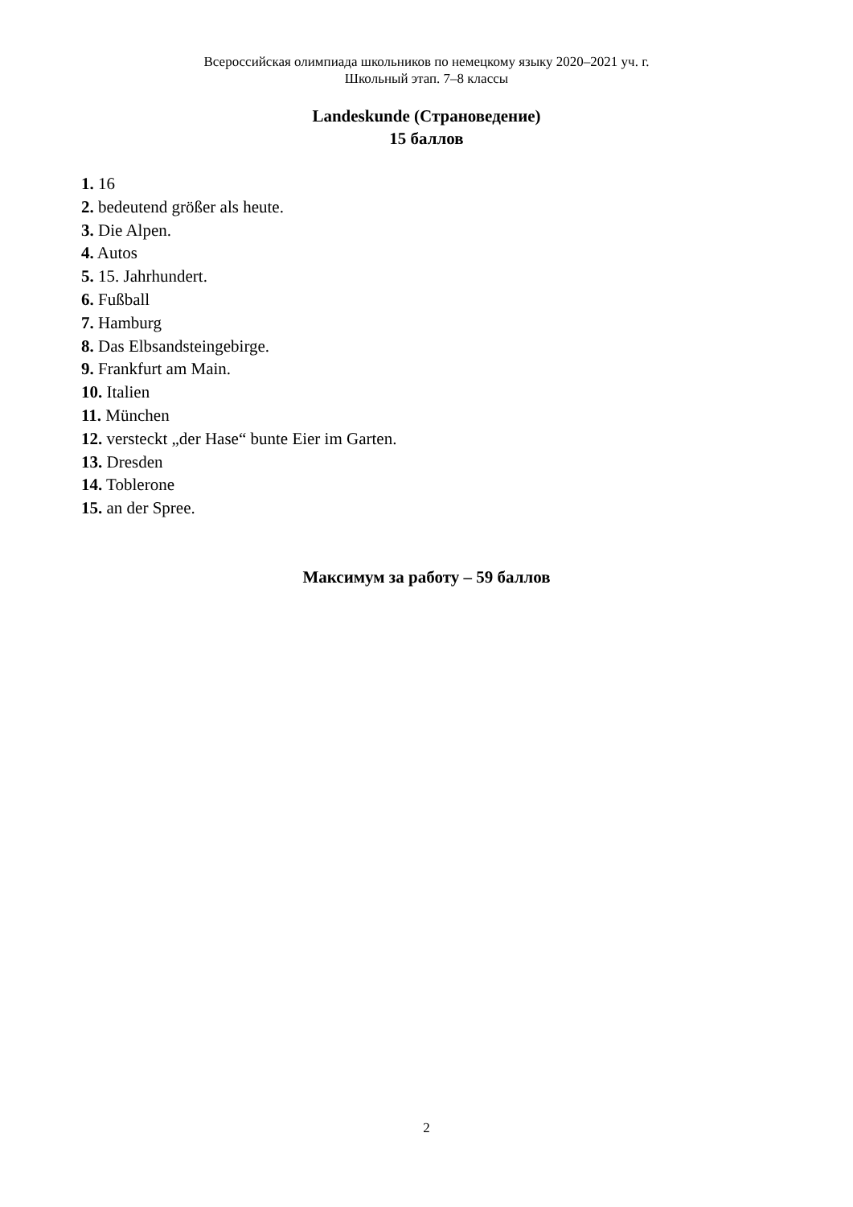Всероссийская олимпиада школьников по немецкому языку 2020–2021 уч. г.
Школьный этап. 7–8 классы
Landeskunde (Страноведение)
15 баллов
1. 16
2. bedeutend größer als heute.
3. Die Alpen.
4. Autos
5. 15. Jahrhundert.
6. Fußball
7. Hamburg
8. Das Elbsandsteingebirge.
9. Frankfurt am Main.
10. Italien
11. München
12. versteckt „der Hase“ bunte Eier im Garten.
13. Dresden
14. Toblerone
15. an der Spree.
Максимум за работу – 59 баллов
2